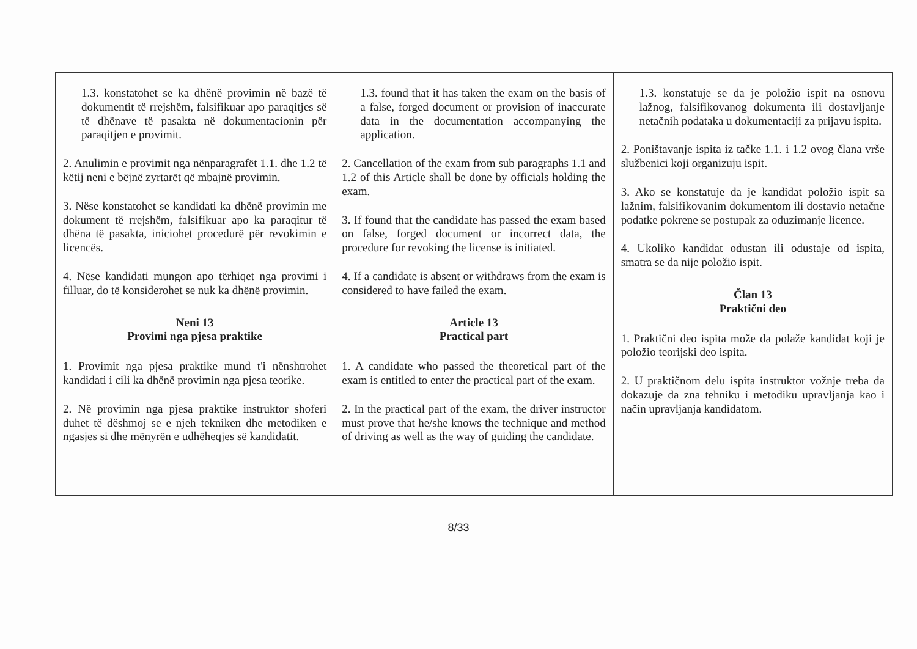| 1.3. konstatohet se ka dhënë provimin në bazë të dokumentit të rrejshëm, falsifikuar apo paraqitjes së të dhënave të pasakta në dokumentacionin për paraqitjen e provimit. 2. Anulimin e provimit nga nënparagrafët 1.1. dhe 1.2 të këtij neni e bëjnë zyrtarët që mbajnë provimin. 3. Nëse konstatohet se kandidati ka dhënë provimin me dokument të rrejshëm, falsifikuar apo ka paraqitur të dhëna të pasakta, iniciohet procedurë për revokimin e licencës. 4. Nëse kandidati mungon apo tërhiqet nga provimi i filluar, do të konsiderohet se nuk ka dhënë provimin. Neni 13 Provimi nga pjesa praktike 1. Provimit nga pjesa praktike mund t'i nënshtrohet kandidati i cili ka dhënë provimin nga pjesa teorike. 2. Në provimin nga pjesa praktike instruktor shoferi duhet të dëshmoj se e njeh tekniken dhe metodiken e ngasjes si dhe mënyrën e udhëheqjes së kandidatit. | 1.3. found that it has taken the exam on the basis of a false, forged document or provision of inaccurate data in the documentation accompanying the application. 2. Cancellation of the exam from sub paragraphs 1.1 and 1.2 of this Article shall be done by officials holding the exam. 3. If found that the candidate has passed the exam based on false, forged document or incorrect data, the procedure for revoking the license is initiated. 4. If a candidate is absent or withdraws from the exam is considered to have failed the exam. Article 13 Practical part 1. A candidate who passed the theoretical part of the exam is entitled to enter the practical part of the exam. 2. In the practical part of the exam, the driver instructor must prove that he/she knows the technique and method of driving as well as the way of guiding the candidate. | 1.3. konstatuje se da je položio ispit na osnovu lažnog, falsifikovanog dokumenta ili dostavljanje netačnih podataka u dokumentaciji za prijavu ispita. 2. Poništavanje ispita iz tačke 1.1. i 1.2 ovog člana vrše službenici koji organizuju ispit. 3. Ako se konstatuje da je kandidat položio ispit sa lažnim, falsifikovanim dokumentom ili dostavio netačne podatke pokrene se postupak za oduzimanje licence. 4. Ukoliko kandidat odustan ili odustaje od ispita, smatra se da nije položio ispit. Član 13 Praktični deo 1. Praktični deo ispita može da polaže kandidat koji je položio teorijski deo ispita. 2. U praktičnom delu ispita instruktor vožnje treba da dokazuje da zna tehniku i metodiku upravljanja kao i način upravljanja kandidatom. |
8/33